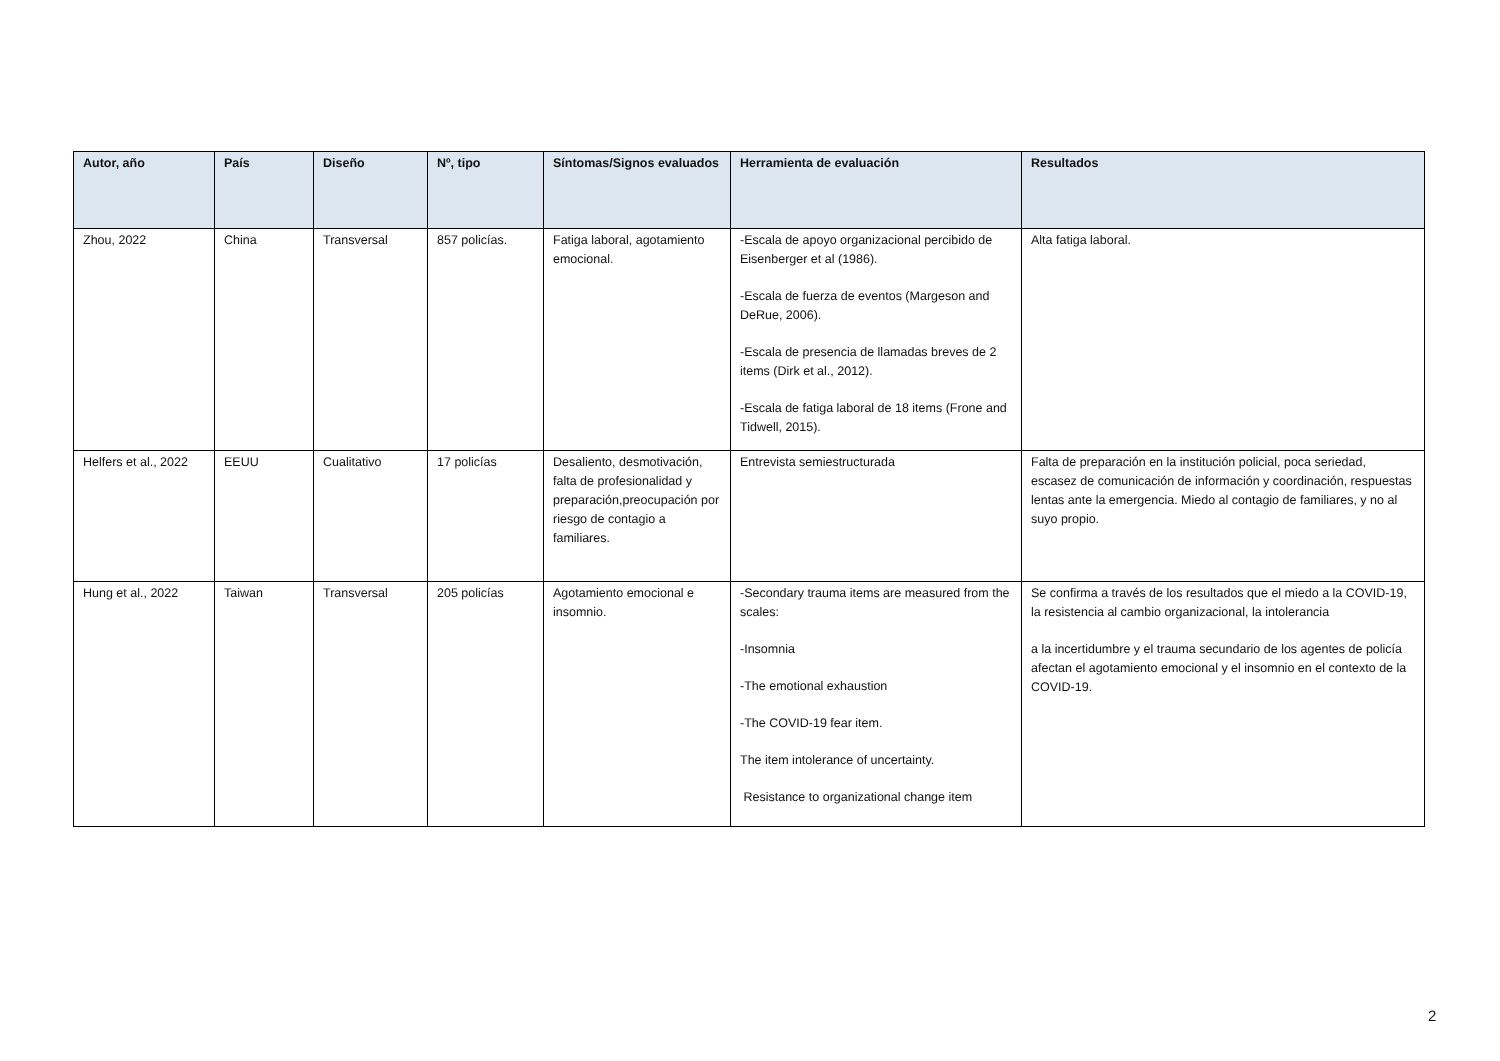| Autor, año | País | Diseño | Nº, tipo | Síntomas/Signos evaluados | Herramienta de evaluación | Resultados |
| --- | --- | --- | --- | --- | --- | --- |
| Zhou, 2022 | China | Transversal | 857 policías. | Fatiga laboral, agotamiento emocional. | -Escala de apoyo organizacional percibido de Eisenberger et al (1986). -Escala de fuerza de eventos (Margeson and DeRue, 2006). -Escala de presencia de llamadas breves de 2 items (Dirk et al., 2012). -Escala de fatiga laboral de 18 items (Frone and Tidwell, 2015). | Alta fatiga laboral. |
| Helfers et al., 2022 | EEUU | Cualitativo | 17 policías | Desaliento, desmotivación, falta de profesionalidad y preparación,preocupación por riesgo de contagio a familiares. | Entrevista semiestructurada | Falta de preparación en la institución policial, poca seriedad, escasez de comunicación de información y coordinación, respuestas lentas ante la emergencia. Miedo al contagio de familiares, y no al suyo propio. |
| Hung et al., 2022 | Taiwan | Transversal | 205 policías | Agotamiento emocional e insomnio. | -Secondary trauma items are measured from the scales: -Insomnia -The emotional exhaustion -The COVID-19 fear item. The item intolerance of uncertainty. Resistance to organizational change item | Se confirma a través de los resultados que el miedo a la COVID-19, la resistencia al cambio organizacional, la intolerancia a la incertidumbre y el trauma secundario de los agentes de policía afectan el agotamiento emocional y el insomnio en el contexto de la COVID-19. |
2